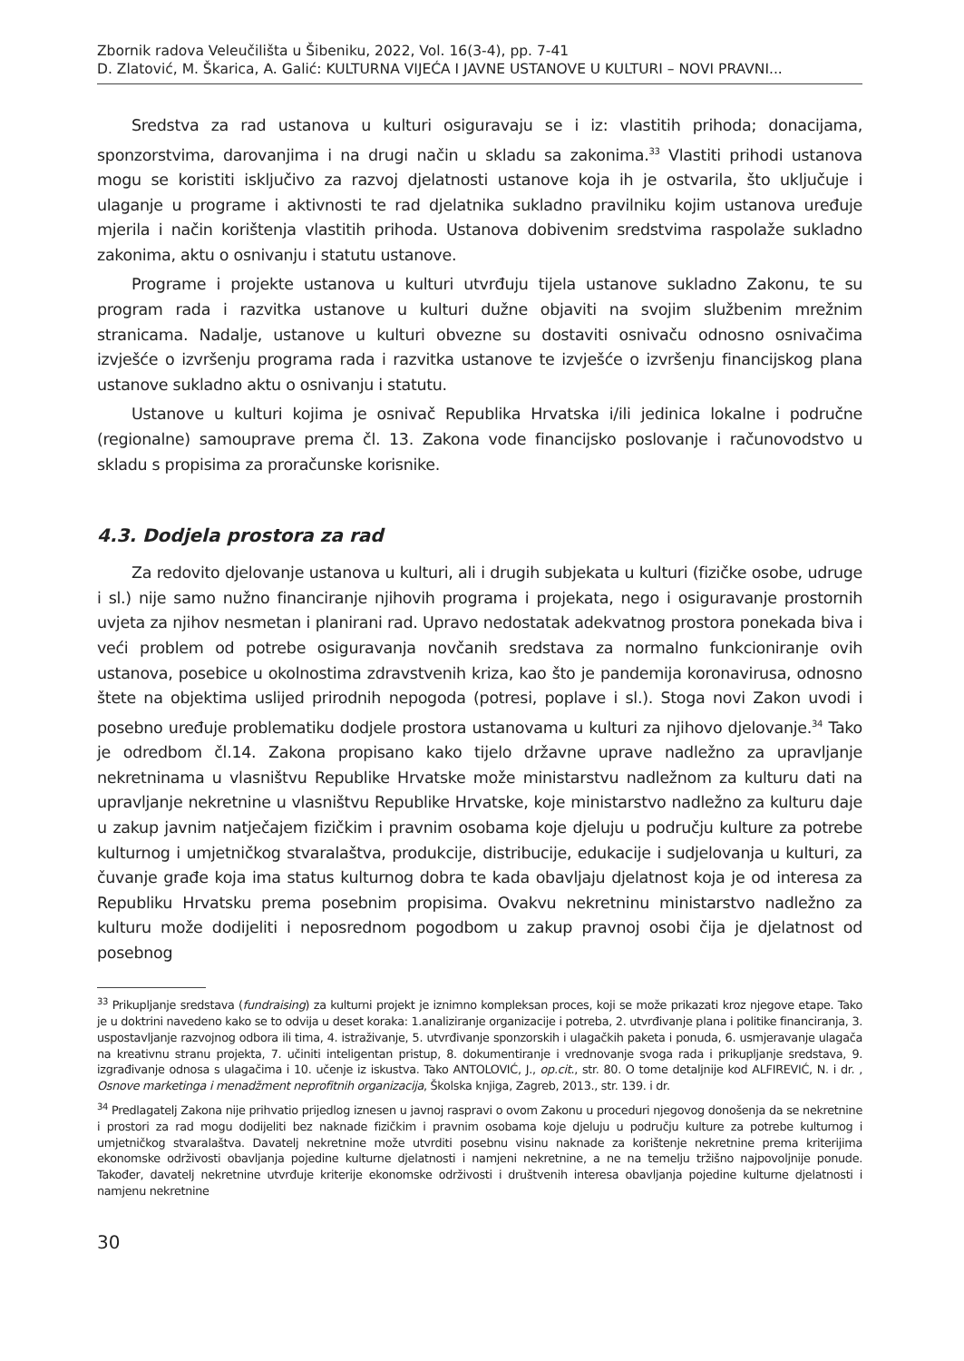Zbornik radova Veleučilišta u Šibeniku, 2022, Vol. 16(3-4), pp. 7-41
D. Zlatović, M. Škarica, A. Galić: KULTURNA VIJEĆA I JAVNE USTANOVE U KULTURI – NOVI PRAVNI...
Sredstva za rad ustanova u kulturi osiguravaju se i iz: vlastitih prihoda; donacijama, sponzorstvima, darovanjima i na drugi način u skladu sa zakonima.<sup>33</sup> Vlastiti prihodi ustanova mogu se koristiti isključivo za razvoj djelatnosti ustanove koja ih je ostvarila, što uključuje i ulaganje u programe i aktivnosti te rad djelatnika sukladno pravilniku kojim ustanova uređuje mjerila i način korištenja vlastitih prihoda. Ustanova dobivenim sredstvima raspolaže sukladno zakonima, aktu o osnivanju i statutu ustanove.
Programe i projekte ustanova u kulturi utvrđuju tijela ustanove sukladno Zakonu, te su program rada i razvitka ustanove u kulturi dužne objaviti na svojim službenim mrežnim stranicama. Nadalje, ustanove u kulturi obvezne su dostaviti osnivaču odnosno osnivačima izvješće o izvršenju programa rada i razvitka ustanove te izvješće o izvršenju financijskog plana ustanove sukladno aktu o osnivanju i statutu.
Ustanove u kulturi kojima je osnivač Republika Hrvatska i/ili jedinica lokalne i područne (regionalne) samouprave prema čl. 13. Zakona vode financijsko poslovanje i računovodstvo u skladu s propisima za proračunske korisnike.
4.3. Dodjela prostora za rad
Za redovito djelovanje ustanova u kulturi, ali i drugih subjekata u kulturi (fizičke osobe, udruge i sl.) nije samo nužno financiranje njihovih programa i projekata, nego i osiguravanje prostornih uvjeta za njihov nesmetan i planirani rad. Upravo nedostatak adekvatnog prostora ponekada biva i veći problem od potrebe osiguravanja novčanih sredstava za normalno funkcioniranje ovih ustanova, posebice u okolnostima zdravstvenih kriza, kao što je pandemija koronavirusa, odnosno štete na objektima uslijed prirodnih nepogoda (potresi, poplave i sl.). Stoga novi Zakon uvodi i posebno uređuje problematiku dodjele prostora ustanovama u kulturi za njihovo djelovanje.<sup>34</sup> Tako je odredbom čl.14. Zakona propisano kako tijelo državne uprave nadležno za upravljanje nekretninama u vlasništvu Republike Hrvatske može ministarstvu nadležnom za kulturu dati na upravljanje nekretnine u vlasništvu Republike Hrvatske, koje ministarstvo nadležno za kulturu daje u zakup javnim natječajem fizičkim i pravnim osobama koje djeluju u području kulture za potrebe kulturnog i umjetničkog stvaralaštva, produkcije, distribucije, edukacije i sudjelovanja u kulturi, za čuvanje građe koja ima status kulturnog dobra te kada obavljaju djelatnost koja je od interesa za Republiku Hrvatsku prema posebnim propisima. Ovakvu nekretninu ministarstvo nadležno za kulturu može dodijeliti i neposrednom pogodbom u zakup pravnoj osobi čija je djelatnost od posebnog
<sup>33</sup> Prikupljanje sredstava (fundraising) za kulturni projekt je iznimno kompleksan proces, koji se može prikazati kroz njegove etape. Tako je u doktrini navedeno kako se to odvija u deset koraka: 1.analiziranje organizacije i potreba, 2. utvrđivanje plana i politike financiranja, 3. uspostavljanje razvojnog odbora ili tima, 4. istraživanje, 5. utvrđivanje sponzorskih i ulagačkih paketa i ponuda, 6. usmjeravanje ulagača na kreativnu stranu projekta, 7. učiniti inteligentan pristup, 8. dokumentiranje i vrednovanje svoga rada i prikupljanje sredstava, 9. izgrađivanje odnosa s ulagačima i 10. učenje iz iskustva. Tako ANTOLOVIĆ, J., op.cit., str. 80. O tome detaljnije kod ALFIREVIĆ, N. i dr. , Osnove marketinga i menadžment neprofitnih organizacija, Školska knjiga, Zagreb, 2013., str. 139. i dr.
<sup>34</sup> Predlagatelj Zakona nije prihvatio prijedlog iznesen u javnoj raspravi o ovom Zakonu u proceduri njegovog donošenja da se nekretnine i prostori za rad mogu dodijeliti bez naknade fizičkim i pravnim osobama koje djeluju u području kulture za potrebe kulturnog i umjetničkog stvaralaštva. Davatelj nekretnine može utvrditi posebnu visinu naknade za korištenje nekretnine prema kriterijima ekonomske održivosti obavljanja pojedine kulturne djelatnosti i namjeni nekretnine, a ne na temelju tržišno najpovoljnije ponude. Također, davatelj nekretnine utvrđuje kriterije ekonomske održivosti i društvenih interesa obavljanja pojedine kulturne djelatnosti i namjenu nekretnine
30